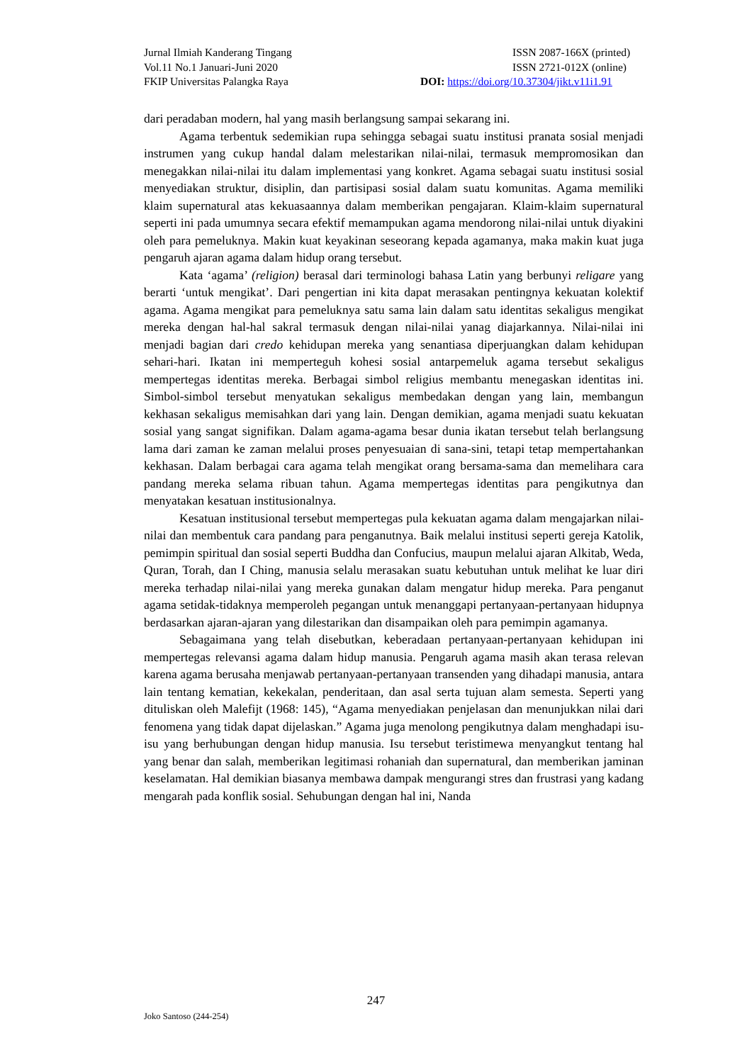Jurnal Ilmiah Kanderang Tingang ISSN 2087-166X (printed)
Vol.11 No.1 Januari-Juni 2020 ISSN 2721-012X (online)
FKIP Universitas Palangka Raya DOI: https://doi.org/10.37304/jikt.v11i1.91
dari peradaban modern, hal yang masih berlangsung sampai sekarang ini.
Agama terbentuk sedemikian rupa sehingga sebagai suatu institusi pranata sosial menjadi instrumen yang cukup handal dalam melestarikan nilai-nilai, termasuk mempromosikan dan menegakkan nilai-nilai itu dalam implementasi yang konkret. Agama sebagai suatu institusi sosial menyediakan struktur, disiplin, dan partisipasi sosial dalam suatu komunitas. Agama memiliki klaim supernatural atas kekuasaannya dalam memberikan pengajaran. Klaim-klaim supernatural seperti ini pada umumnya secara efektif memampukan agama mendorong nilai-nilai untuk diyakini oleh para pemeluknya. Makin kuat keyakinan seseorang kepada agamanya, maka makin kuat juga pengaruh ajaran agama dalam hidup orang tersebut.
Kata ‘agama’ (religion) berasal dari terminologi bahasa Latin yang berbunyi religare yang berarti ‘untuk mengikat’. Dari pengertian ini kita dapat merasakan pentingnya kekuatan kolektif agama. Agama mengikat para pemeluknya satu sama lain dalam satu identitas sekaligus mengikat mereka dengan hal-hal sakral termasuk dengan nilai-nilai yanag diajarkannya. Nilai-nilai ini menjadi bagian dari credo kehidupan mereka yang senantiasa diperjuangkan dalam kehidupan sehari-hari. Ikatan ini memperteguh kohesi sosial antarpemeluk agama tersebut sekaligus mempertegas identitas mereka. Berbagai simbol religius membantu menegaskan identitas ini. Simbol-simbol tersebut menyatukan sekaligus membedakan dengan yang lain, membangun kekhasan sekaligus memisahkan dari yang lain. Dengan demikian, agama menjadi suatu kekuatan sosial yang sangat signifikan. Dalam agama-agama besar dunia ikatan tersebut telah berlangsung lama dari zaman ke zaman melalui proses penyesuaian di sana-sini, tetapi tetap mempertahankan kekhasan. Dalam berbagai cara agama telah mengikat orang bersama-sama dan memelihara cara pandang mereka selama ribuan tahun. Agama mempertegas identitas para pengikutnya dan menyatakan kesatuan institusionalnya.
Kesatuan institusional tersebut mempertegas pula kekuatan agama dalam mengajarkan nilai- nilai dan membentuk cara pandang para penganutnya. Baik melalui institusi seperti gereja Katolik, pemimpin spiritual dan sosial seperti Buddha dan Confucius, maupun melalui ajaran Alkitab, Weda, Quran, Torah, dan I Ching, manusia selalu merasakan suatu kebutuhan untuk melihat ke luar diri mereka terhadap nilai-nilai yang mereka gunakan dalam mengatur hidup mereka. Para penganut agama setidak-tidaknya memperoleh pegangan untuk menanggapi pertanyaan-pertanyaan hidupnya berdasarkan ajaran-ajaran yang dilestarikan dan disampaikan oleh para pemimpin agamanya.
Sebagaimana yang telah disebutkan, keberadaan pertanyaan-pertanyaan kehidupan ini mempertegas relevansi agama dalam hidup manusia. Pengaruh agama masih akan terasa relevan karena agama berusaha menjawab pertanyaan-pertanyaan transenden yang dihadapi manusia, antara lain tentang kematian, kekekalan, penderitaan, dan asal serta tujuan alam semesta. Seperti yang dituliskan oleh Malefijt (1968: 145), “Agama menyediakan penjelasan dan menunjukkan nilai dari fenomena yang tidak dapat dijelaskan.” Agama juga menolong pengikutnya dalam menghadapi isu-isu yang berhubungan dengan hidup manusia. Isu tersebut teristimewa menyangkut tentang hal yang benar dan salah, memberikan legitimasi rohaniah dan supernatural, dan memberikan jaminan keselamatan. Hal demikian biasanya membawa dampak mengurangi stres dan frustrasi yang kadang mengarah pada konflik sosial. Sehubungan dengan hal ini, Nanda
247
Joko Santoso (244-254)